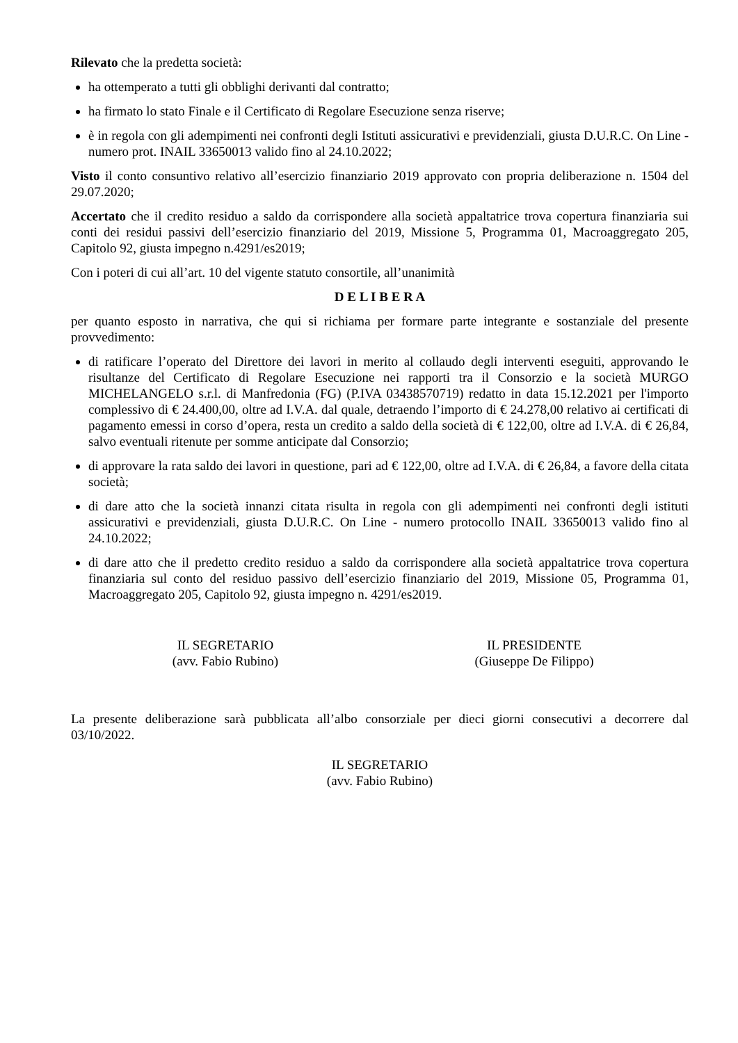Rilevato che la predetta società:
ha ottemperato a tutti gli obblighi derivanti dal contratto;
ha firmato lo stato Finale e il Certificato di Regolare Esecuzione senza riserve;
è in regola con gli adempimenti nei confronti degli Istituti assicurativi e previdenziali, giusta D.U.R.C. On Line - numero prot. INAIL 33650013 valido fino al 24.10.2022;
Visto il conto consuntivo relativo all’esercizio finanziario 2019 approvato con propria deliberazione n. 1504 del 29.07.2020;
Accertato che il credito residuo a saldo da corrispondere alla società appaltatrice trova copertura finanziaria sui conti dei residui passivi dell’esercizio finanziario del 2019, Missione 5, Programma 01, Macroaggregato 205, Capitolo 92, giusta impegno n.4291/es2019;
Con i poteri di cui all’art. 10 del vigente statuto consortile, all’unanimità
D E L I B E R A
per quanto esposto in narrativa, che qui si richiama per formare parte integrante e sostanziale del presente provvedimento:
di ratificare l’operato del Direttore dei lavori in merito al collaudo degli interventi eseguiti, approvando le risultanze del Certificato di Regolare Esecuzione nei rapporti tra il Consorzio e la società MURGO MICHELANGELO s.r.l. di Manfredonia (FG) (P.IVA 03438570719) redatto in data 15.12.2021 per l'importo complessivo di € 24.400,00, oltre ad I.V.A. dal quale, detraendo l’importo di € 24.278,00 relativo ai certificati di pagamento emessi in corso d’opera, resta un credito a saldo della società di € 122,00, oltre ad I.V.A. di € 26,84, salvo eventuali ritenute per somme anticipate dal Consorzio;
di approvare la rata saldo dei lavori in questione, pari ad € 122,00, oltre ad I.V.A. di € 26,84, a favore della citata società;
di dare atto che la società innanzi citata risulta in regola con gli adempimenti nei confronti degli istituti assicurativi e previdenziali, giusta D.U.R.C. On Line - numero protocollo INAIL 33650013 valido fino al 24.10.2022;
di dare atto che il predetto credito residuo a saldo da corrispondere alla società appaltatrice trova copertura finanziaria sul conto del residuo passivo dell’esercizio finanziario del 2019, Missione 05, Programma 01, Macroaggregato 205, Capitolo 92, giusta impegno n. 4291/es2019.
IL SEGRETARIO
(avv. Fabio Rubino)
IL PRESIDENTE
(Giuseppe De Filippo)
La presente deliberazione sarà pubblicata all’albo consorziale per dieci giorni consecutivi a decorrere dal 03/10/2022.
IL SEGRETARIO
(avv. Fabio Rubino)